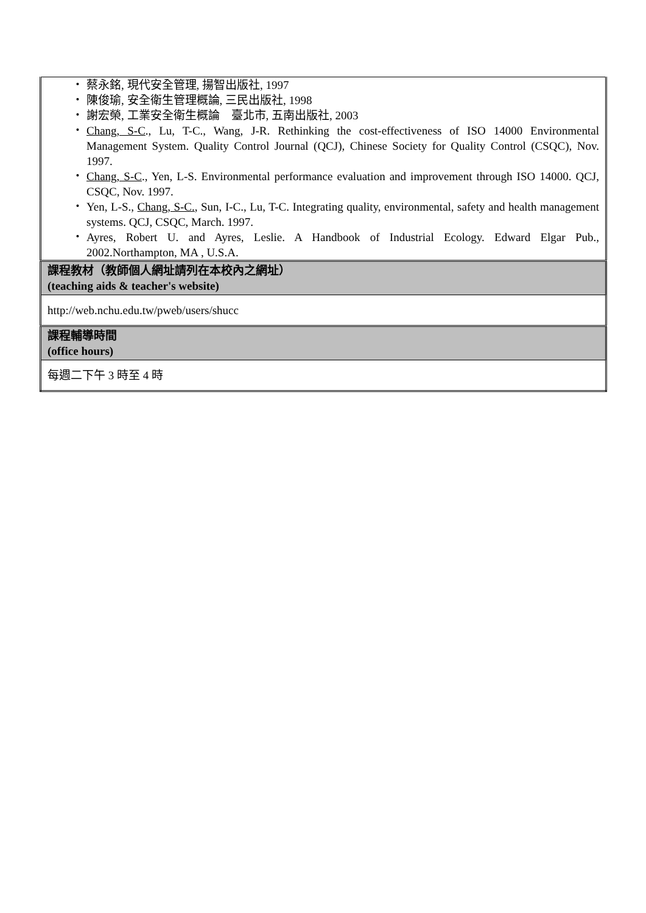| ・ 蔡永銘, 現代安全管理, 揚智出版社, 1997 ・ 陳俊瑜, 安全衛生管理概論, 三民出版社, 1998 ・ 謝宏榮, 工業安全衛生概論 臺北市, 五南出版社, 2003 ・ Chang, S-C ., Lu, T-C., Wang, J-R. Rethinking the cost-effectiveness of ISO 14000 Environmental Management System. Quality Control Journal (QCJ), Chinese Society for Quality Control (CSQC), Nov. 1997. ・ Chang, S-C ., Yen, L-S. Environmental performance evaluation and improvement through ISO 14000. QCJ, CSQC, Nov. 1997. ・ Yen, L-S., Chang, S-C. , Sun, I-C., Lu, T-C. Integrating quality, environmental, safety and health management systems. QCJ, CSQC, March. 1997. ・ Ayres, Robert U. and Ayres, Leslie. A Handbook of Industrial Ecology. Edward Elgar Pub., 2002.Northampton, MA , U.S.A. |
| 課程教材（教師個人網址請列在本校內之網址） (teaching aids & teacher's website) |
| http://web.nchu.edu.tw/pweb/users/shucc |
| 課程輔導時間 (office hours) |
| 每週二下午 3 時至 4 時 |